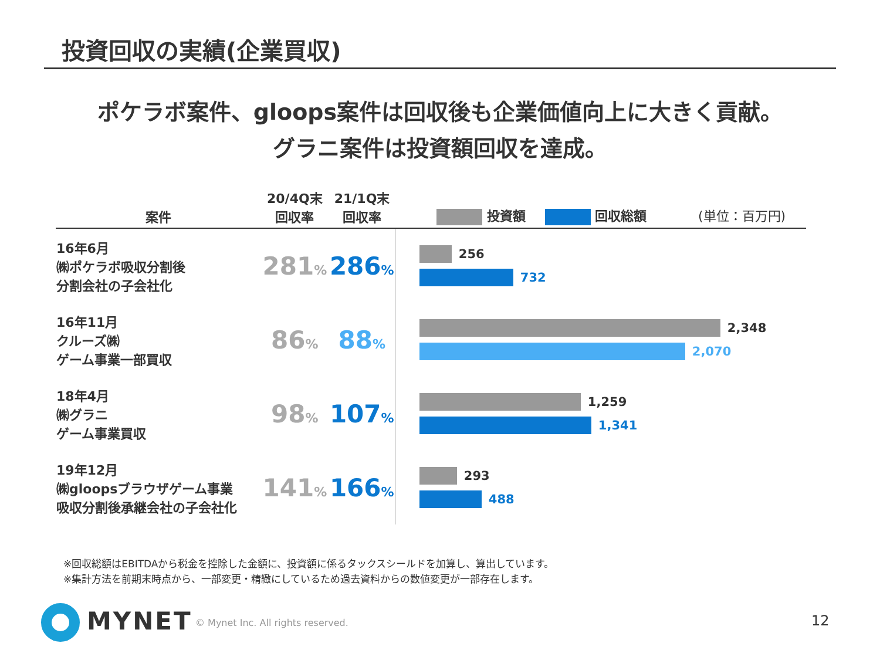投資回収の実績(企業買収)
ポケラボ案件、gloops案件は回収後も企業価値向上に大きく貢献。
グラニ案件は投資額回収を達成。
| 案件 | 20/4Q末 回収率 | 21/1Q末 回収率 | 投資額 回収総額 (単位：百万円) |
| --- | --- | --- | --- |
| 16年6月 ㈱ポケラボ吸収分割後 分割会社の子会社化 | 281 % | 286 % | 256 732 |
| 16年11月 クルーズ㈱ ゲーム事業一部買収 | 86 % | 88 % | 2,348 2,070 |
| 18年4月 ㈱グラニ ゲーム事業買収 | 98 % | 107 % | 1,259 1,341 |
| 19年12月 ㈱gloopsブラウザゲーム事業 吸収分割後承継会社の子会社化 | 141 % | 166 % | 293 488 |
※回収総額はEBITDAから税金を控除した金額に、投資額に係るタックスシールドを加算し、算出しています。
※集計方法を前期末時点から、一部変更・精緻にしているため過去資料からの数値変更が一部存在します。
MYNET
© Mynet Inc. All rights reserved.
12